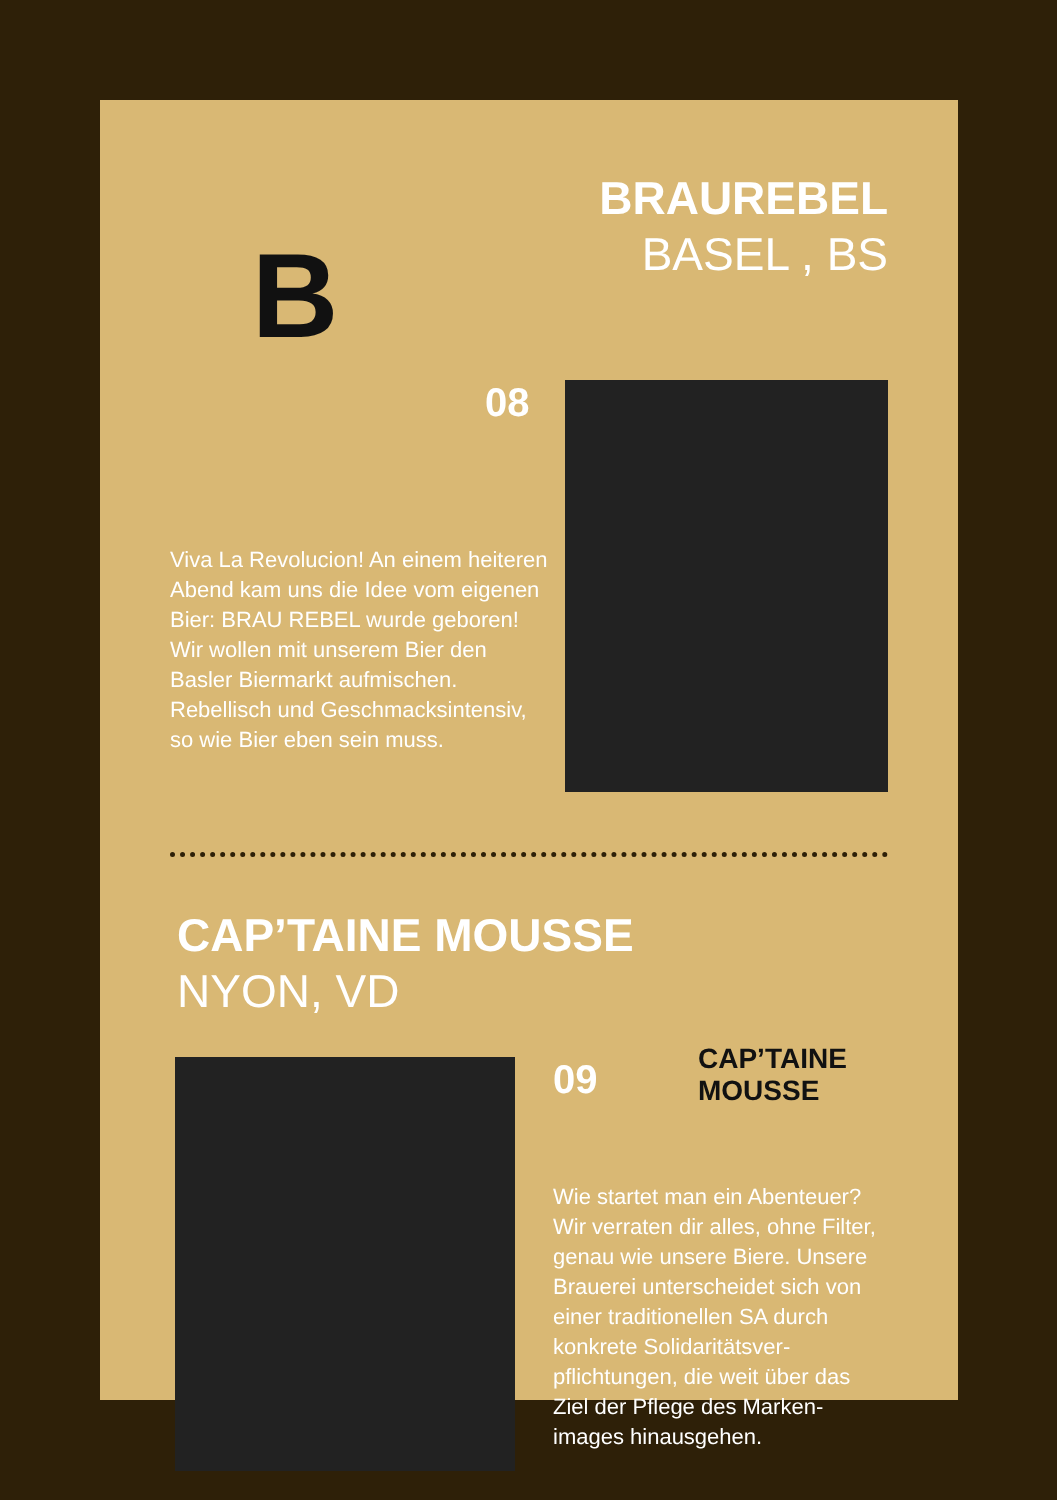B
BRAUREBEL
BASEL , BS
08
Viva La Revolucion! An einem heiteren Abend kam uns die Idee vom eigenen Bier: BRAU REBEL wurde geboren! Wir wollen mit unserem Bier den Basler Biermarkt aufmischen. Rebellisch und Geschmacksintensiv, so wie Bier eben sein muss.
CAP’TAINE MOUSSE
NYON, VD
CAP’TAINE MOUSSE
09
Wie startet man ein Abenteuer? Wir verraten dir alles, ohne Filter, genau wie unsere Biere. Unsere Brauerei unterscheidet sich von einer traditionellen SA durch konkrete Solidaritätsver-pflichtungen, die weit über das Ziel der Pflege des Marken-images hinausgehen.